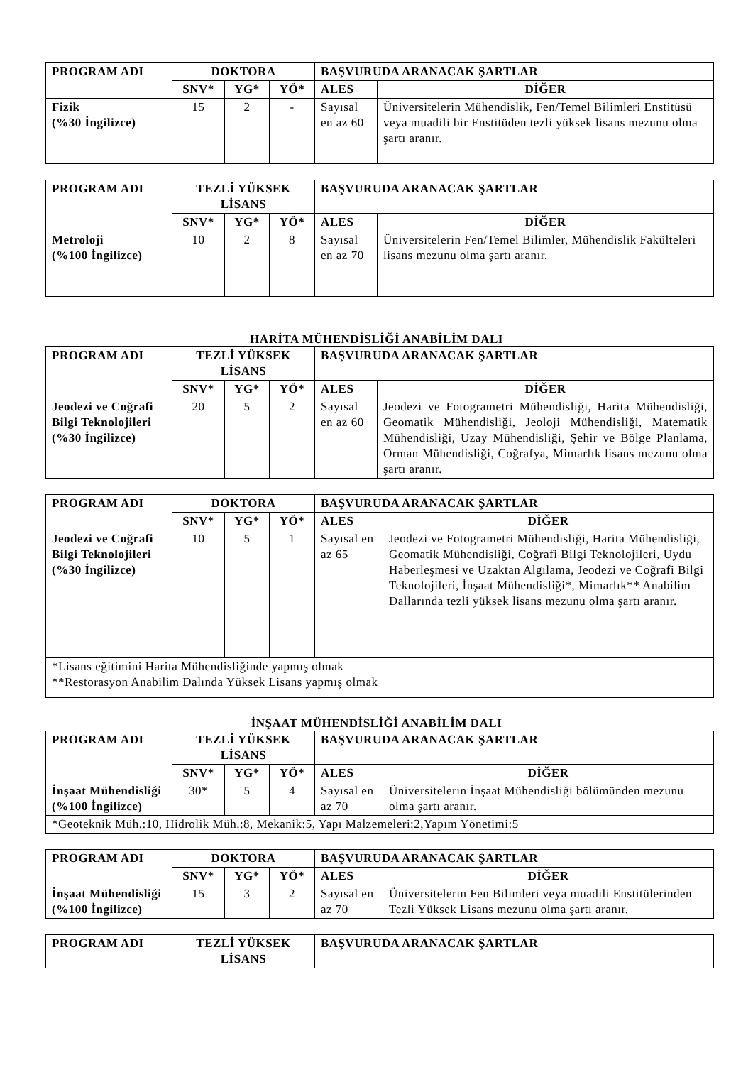| PROGRAM ADI | DOKTORA | | | BAŞVURUDA ARANACAK ŞARTLAR | |
| --- | --- | --- | --- | --- | --- |
| | SNV* | YG* | YÖ* | ALES | DİĞER |
| Fizik (%30 İngilizce) | 15 | 2 | - | Sayısal en az 60 | Üniversitelerin Mühendislik, Fen/Temel Bilimleri Enstitüsü veya muadili bir Enstitüden tezli yüksek lisans mezunu olma şartı aranır. |
| PROGRAM ADI | TEZLİ YÜKSEK LİSANS | | | BAŞVURUDA ARANACAK ŞARTLAR | |
| --- | --- | --- | --- | --- | --- |
| | SNV* | YG* | YÖ* | ALES | DİĞER |
| Metroloji (%100 İngilizce) | 10 | 2 | 8 | Sayısal en az 70 | Üniversitelerin Fen/Temel Bilimler, Mühendislik Fakülteleri lisans mezunu olma şartı aranır. |
HARİTA MÜHENDİSLİĞİ ANABİLİM DALI
| PROGRAM ADI | TEZLİ YÜKSEK LİSANS | | | BAŞVURUDA ARANACAK ŞARTLAR | |
| --- | --- | --- | --- | --- | --- |
| | SNV* | YG* | YÖ* | ALES | DİĞER |
| Jeodezi ve Coğrafi Bilgi Teknolojileri (%30 İngilizce) | 20 | 5 | 2 | Sayısal en az 60 | Jeodezi ve Fotogrametri Mühendisliği, Harita Mühendisliği, Geomatik Mühendisliği, Jeoloji Mühendisliği, Matematik Mühendisliği, Uzay Mühendisliği, Şehir ve Bölge Planlama, Orman Mühendisliği, Coğrafya, Mimarlık lisans mezunu olma şartı aranır. |
| PROGRAM ADI | DOKTORA | | | BAŞVURUDA ARANACAK ŞARTLAR | |
| --- | --- | --- | --- | --- | --- |
| | SNV* | YG* | YÖ* | ALES | DİĞER |
| Jeodezi ve Coğrafi Bilgi Teknolojileri (%30 İngilizce) | 10 | 5 | 1 | Sayısal en az 65 | Jeodezi ve Fotogrametri Mühendisliği, Harita Mühendisliği, Geomatik Mühendisliği, Coğrafi Bilgi Teknolojileri, Uydu Haberleşmesi ve Uzaktan Algılama, Jeodezi ve Coğrafi Bilgi Teknolojileri, İnşaat Mühendisliği*, Mimarlık** Anabilim Dallarında tezli yüksek lisans mezunu olma şartı aranır. |
| *Lisans eğitimini Harita Mühendisliğinde yapmış olmak **Restorasyon Anabilim Dalında Yüksek Lisans yapmış olmak | | | | | |
İNŞAAT MÜHENDİSLİĞİ ANABİLİM DALI
| PROGRAM ADI | TEZLİ YÜKSEK LİSANS | | | BAŞVURUDA ARANACAK ŞARTLAR | |
| --- | --- | --- | --- | --- | --- |
| | SNV* | YG* | YÖ* | ALES | DİĞER |
| İnşaat Mühendisliği (%100 İngilizce) | 30* | 5 | 4 | Sayısal en az 70 | Üniversitelerin İnşaat Mühendisliği bölümünden mezunu olma şartı aranır. |
| *Geoteknik Müh.:10, Hidrolik Müh.:8, Mekanik:5, Yapı Malzemeleri:2,Yapım Yönetimi:5 | | | | | |
| PROGRAM ADI | DOKTORA | | | BAŞVURUDA ARANACAK ŞARTLAR | |
| --- | --- | --- | --- | --- | --- |
| | SNV* | YG* | YÖ* | ALES | DİĞER |
| İnşaat Mühendisliği (%100 İngilizce) | 15 | 3 | 2 | Sayısal en az 70 | Üniversitelerin Fen Bilimleri veya muadili Enstitülerinden Tezli Yüksek Lisans mezunu olma şartı aranır. |
| PROGRAM ADI | TEZLİ YÜKSEK LİSANS | BAŞVURUDA ARANACAK ŞARTLAR |
| --- | --- | --- |